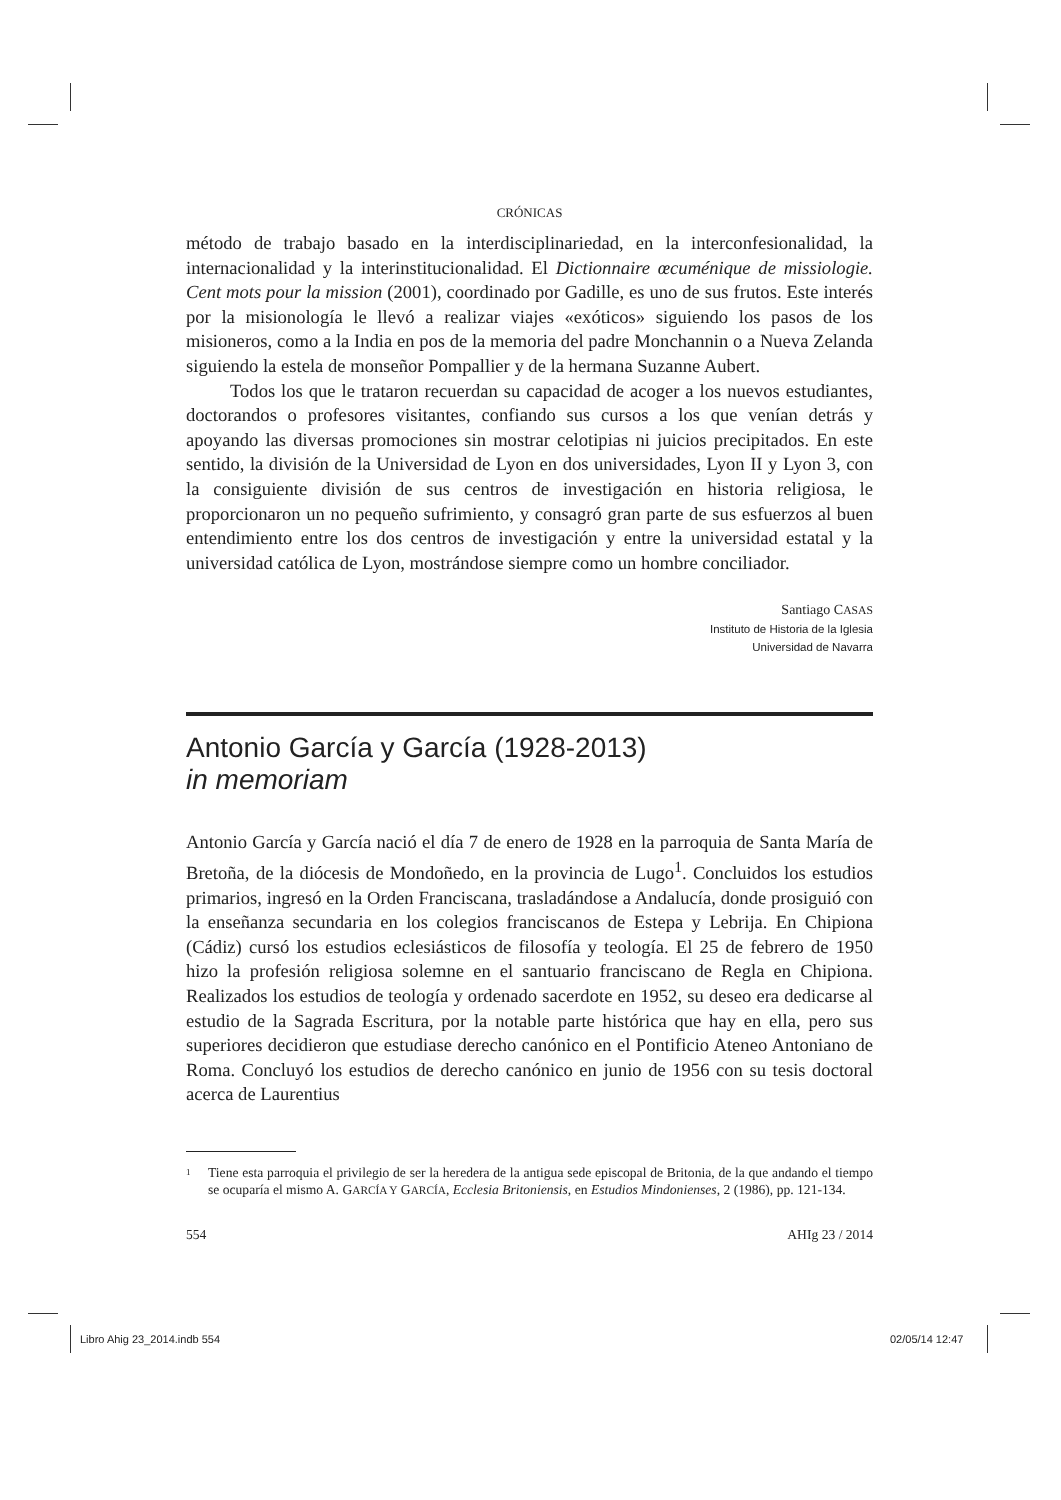CRÓNICAS
método de trabajo basado en la interdisciplinariedad, en la interconfesionalidad, la internacionalidad y la interinstitucionalidad. El Dictionnaire œcuménique de missiologie. Cent mots pour la mission (2001), coordinado por Gadille, es uno de sus frutos. Este interés por la misionología le llevó a realizar viajes «exóticos» siguiendo los pasos de los misioneros, como a la India en pos de la memoria del padre Monchannin o a Nueva Zelanda siguiendo la estela de monseñor Pompallier y de la hermana Suzanne Aubert.
Todos los que le trataron recuerdan su capacidad de acoger a los nuevos estudiantes, doctorandos o profesores visitantes, confiando sus cursos a los que venían detrás y apoyando las diversas promociones sin mostrar celotipias ni juicios precipitados. En este sentido, la división de la Universidad de Lyon en dos universidades, Lyon II y Lyon 3, con la consiguiente división de sus centros de investigación en historia religiosa, le proporcionaron un no pequeño sufrimiento, y consagró gran parte de sus esfuerzos al buen entendimiento entre los dos centros de investigación y entre la universidad estatal y la universidad católica de Lyon, mostrándose siempre como un hombre conciliador.
Santiago CASAS
Instituto de Historia de la Iglesia
Universidad de Navarra
Antonio García y García (1928-2013)
in memoriam
Antonio García y García nació el día 7 de enero de 1928 en la parroquia de Santa María de Bretoña, de la diócesis de Mondoñedo, en la provincia de Lugo<sup>1</sup>. Concluidos los estudios primarios, ingresó en la Orden Franciscana, trasladándose a Andalucía, donde prosiguió con la enseñanza secundaria en los colegios franciscanos de Estepa y Lebrija. En Chipiona (Cádiz) cursó los estudios eclesiásticos de filosofía y teología. El 25 de febrero de 1950 hizo la profesión religiosa solemne en el santuario franciscano de Regla en Chipiona. Realizados los estudios de teología y ordenado sacerdote en 1952, su deseo era dedicarse al estudio de la Sagrada Escritura, por la notable parte histórica que hay en ella, pero sus superiores decidieron que estudiase derecho canónico en el Pontificio Ateneo Antoniano de Roma. Concluyó los estudios de derecho canónico en junio de 1956 con su tesis doctoral acerca de Laurentius
1
Tiene esta parroquia el privilegio de ser la heredera de la antigua sede episcopal de Britonia, de la que andando el tiempo se ocuparía el mismo A. GARCÍA Y GARCÍA, Ecclesia Britoniensis, en Estudios Mindonienses, 2 (1986), pp. 121-134.
554 AHIg 23 / 2014
Libro Ahig 23_2014.indb 554 02/05/14 12:47